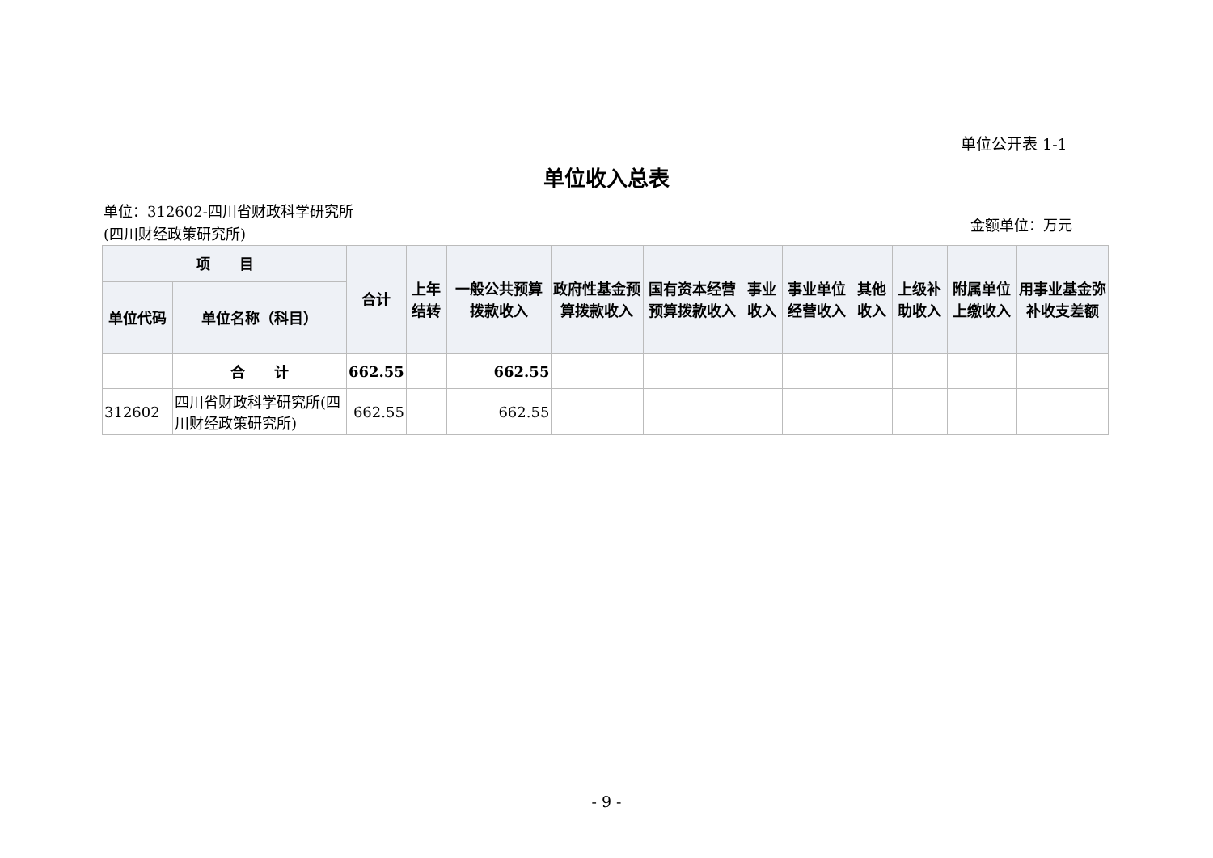单位公开表 1-1
单位收入总表
单位：312602-四川省财政科学研究所(四川财经政策研究所)
金额单位：万元
| 项 目 | | 合计 | 上年结转 | 一般公共预算拨款收入 | 政府性基金预算拨款收入 | 国有资本经营预算拨款收入 | 事业收入 | 事业单位经营收入 | 其他收入 | 上级补助收入 | 附属单位上缴收入 | 用事业基金弥补收支差额 |
| --- | --- | --- | --- | --- | --- | --- | --- | --- | --- | --- | --- | --- |
| 单位代码 | 单位名称（科目） | | | | | | | | | | | |
| | 合 计 | 662.55 | | 662.55 | | | | | | | | |
| 312602 | 四川省财政科学研究所(四川财经政策研究所) | 662.55 | | 662.55 | | | | | | | | |
- 9 -